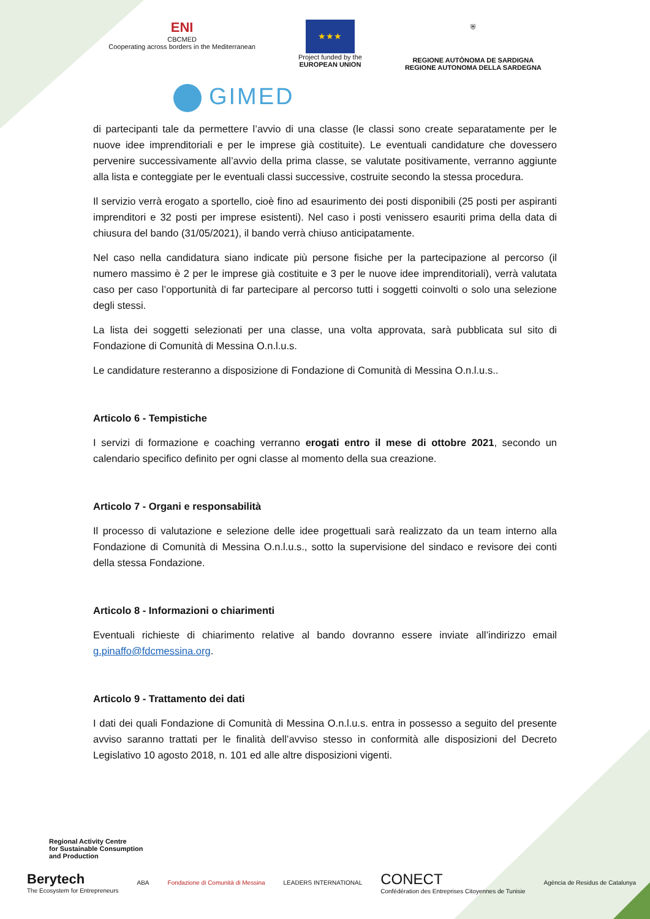ENI
CBCMED
Cooperating across borders in the Mediterranean
★★★
Project funded by the
EUROPEAN UNION
⛨
REGIONE AUTÒNOMA DE SARDIGNA
REGIONE AUTONOMA DELLA SARDEGNA
GIMED
di partecipanti tale da permettere l’avvio di una classe (le classi sono create separatamente per le nuove idee imprenditoriali e per le imprese già costituite). Le eventuali candidature che dovessero pervenire successivamente all’avvio della prima classe, se valutate positivamente, verranno aggiunte alla lista e conteggiate per le eventuali classi successive, costruite secondo la stessa procedura.
Il servizio verrà erogato a sportello, cioè fino ad esaurimento dei posti disponibili (25 posti per aspiranti imprenditori e 32 posti per imprese esistenti). Nel caso i posti venissero esauriti prima della data di chiusura del bando (31/05/2021), il bando verrà chiuso anticipatamente.
Nel caso nella candidatura siano indicate più persone fisiche per la partecipazione al percorso (il numero massimo è 2 per le imprese già costituite e 3 per le nuove idee imprenditoriali), verrà valutata caso per caso l’opportunità di far partecipare al percorso tutti i soggetti coinvolti o solo una selezione degli stessi.
La lista dei soggetti selezionati per una classe, una volta approvata, sarà pubblicata sul sito di Fondazione di Comunità di Messina O.n.l.u.s.
Le candidature resteranno a disposizione di Fondazione di Comunità di Messina O.n.l.u.s..
Articolo 6 - Tempistiche
I servizi di formazione e coaching verranno erogati entro il mese di ottobre 2021, secondo un calendario specifico definito per ogni classe al momento della sua creazione.
Articolo 7 - Organi e responsabilità
Il processo di valutazione e selezione delle idee progettuali sarà realizzato da un team interno alla Fondazione di Comunità di Messina O.n.l.u.s., sotto la supervisione del sindaco e revisore dei conti della stessa Fondazione.
Articolo 8 - Informazioni o chiarimenti
Eventuali richieste di chiarimento relative al bando dovranno essere inviate all’indirizzo email g.pinaffo@fdcmessina.org.
Articolo 9 - Trattamento dei dati
I dati dei quali Fondazione di Comunità di Messina O.n.l.u.s. entra in possesso a seguito del presente avviso saranno trattati per le finalità dell’avviso stesso in conformità alle disposizioni del Decreto Legislativo 10 agosto 2018, n. 101 ed alle altre disposizioni vigenti.
Regional Activity Centre
for Sustainable Consumption
and Production
Berytech
The Ecosystem for Entrepreneurs
ABA
Fondazione di Comunità di Messina
LEADERS INTERNATIONAL
CONECT
Confédération des Entreprises Citoyennes de Tunisie
Agència de Residus de Catalunya